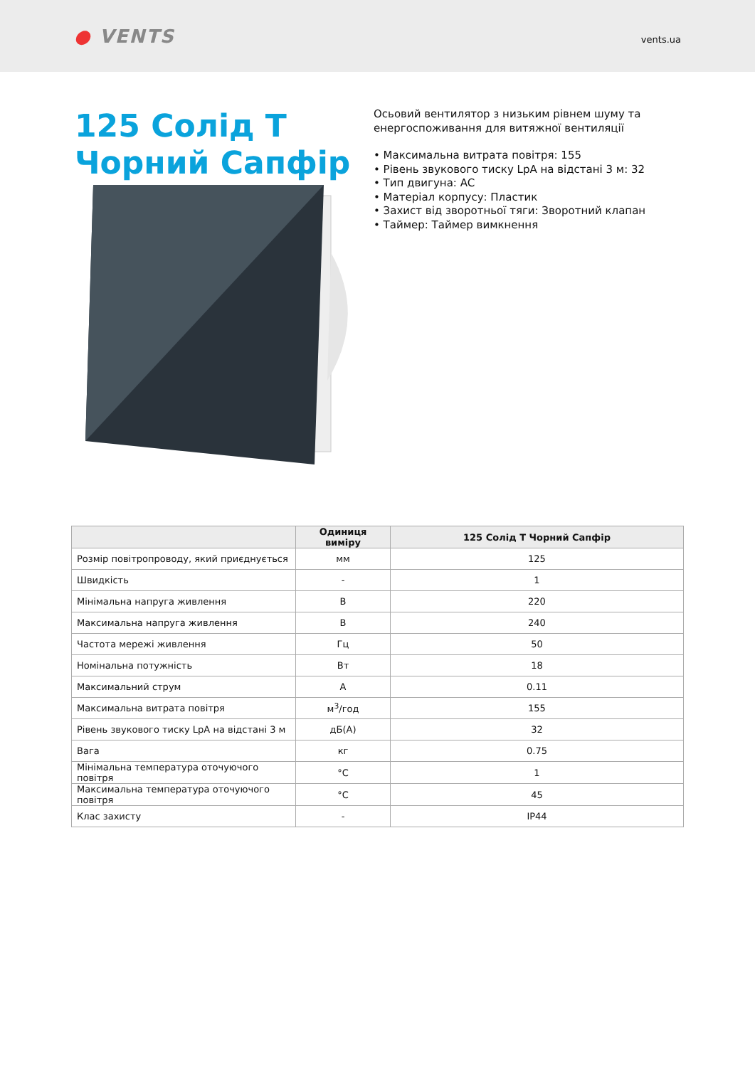● VENTS
vents.ua
125 Солід Т Чорний Сапфір
Осьовий вентилятор з низьким рівнем шуму та енергоспоживання для витяжної вентиляції
• Максимальна витрата повітря: 155
• Рівень звукового тиску LpA на відстані 3 м: 32
• Тип двигуна: AC
• Матеріал корпусу: Пластик
• Захист від зворотньої тяги: Зворотний клапан
• Таймер: Таймер вимкнення
| | Одиниця виміру | 125 Солід Т Чорний Сапфір |
| --- | --- | --- |
| Розмір повітропроводу, який приєднується | мм | 125 |
| Швидкість | - | 1 |
| Мінімальна напруга живлення | В | 220 |
| Максимальна напруга живлення | В | 240 |
| Частота мережі живлення | Гц | 50 |
| Номінальна потужність | Вт | 18 |
| Максимальний струм | А | 0.11 |
| Максимальна витрата повітря | м<sup>3</sup>/год | 155 |
| Рівень звукового тиску LpA на відстані 3 м | дБ(А) | 32 |
| Вага | кг | 0.75 |
| Мінімальна температура оточуючого повітря | °C | 1 |
| Максимальна температура оточуючого повітря | °C | 45 |
| Клас захисту | - | IP44 |